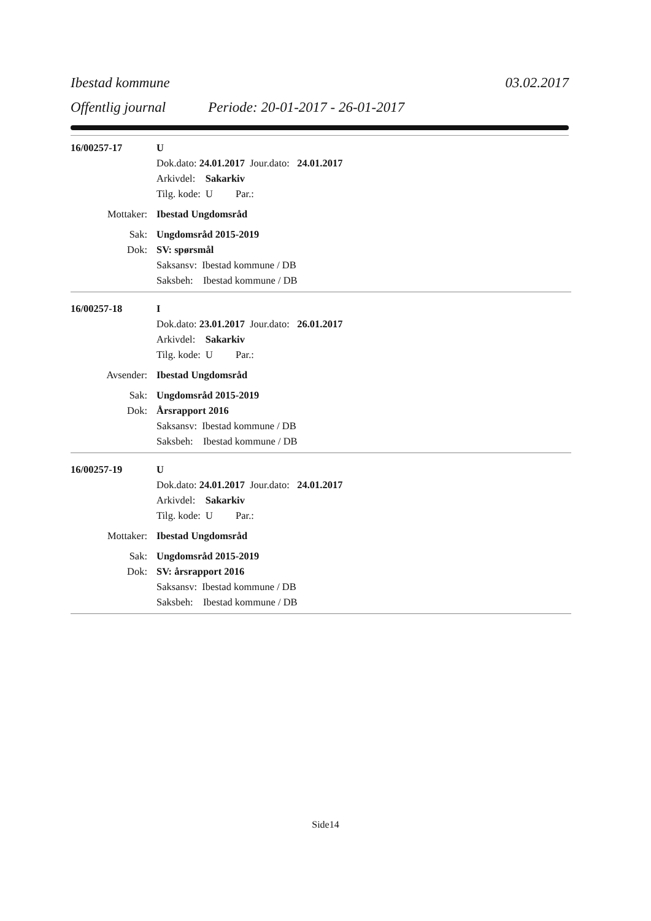Ibestad kommune 03.02.2017
Offentlig journal Periode: 20-01-2017 - 26-01-2017
16/00257-17 U
Dok.dato: 24.01.2017 Jour.dato: 24.01.2017
Arkivdel: Sakarkiv
Tilg. kode: U Par.:
Mottaker: Ibestad Ungdomsråd
Sak: Ungdomsråd 2015-2019
Dok: SV: spørsmål
Saksansv: Ibestad kommune / DB
Saksbeh: Ibestad kommune / DB
16/00257-18 I
Dok.dato: 23.01.2017 Jour.dato: 26.01.2017
Arkivdel: Sakarkiv
Tilg. kode: U Par.:
Avsender: Ibestad Ungdomsråd
Sak: Ungdomsråd 2015-2019
Dok: Årsrapport 2016
Saksansv: Ibestad kommune / DB
Saksbeh: Ibestad kommune / DB
16/00257-19 U
Dok.dato: 24.01.2017 Jour.dato: 24.01.2017
Arkivdel: Sakarkiv
Tilg. kode: U Par.:
Mottaker: Ibestad Ungdomsråd
Sak: Ungdomsråd 2015-2019
Dok: SV: årsrapport 2016
Saksansv: Ibestad kommune / DB
Saksbeh: Ibestad kommune / DB
Side14